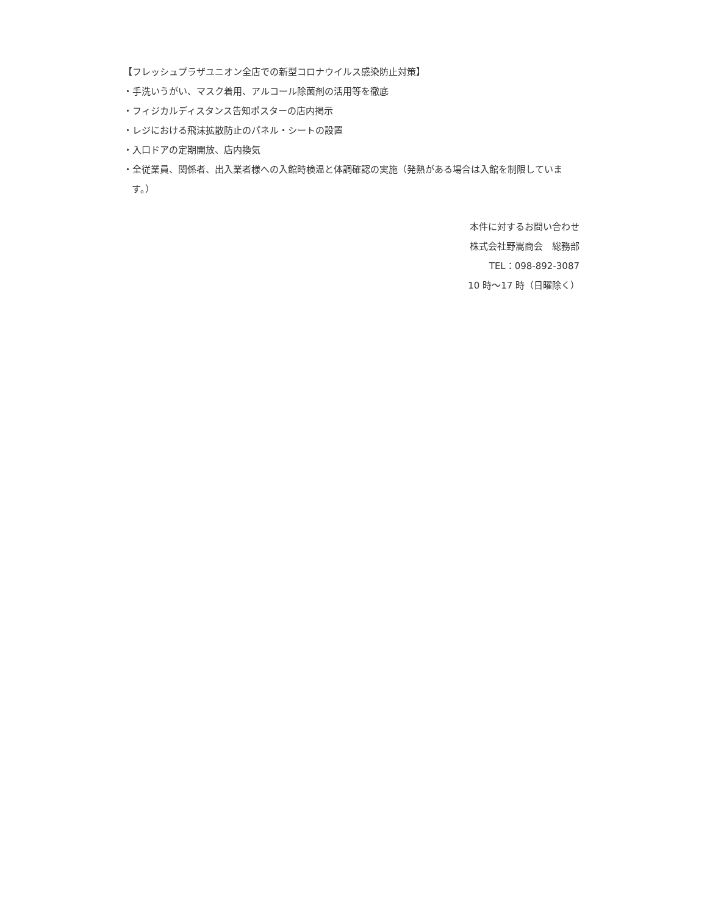【フレッシュプラザユニオン全店での新型コロナウイルス感染防止対策】
・手洗いうがい、マスク着用、アルコール除菌剤の活用等を徹底
・フィジカルディスタンス告知ポスターの店内掲示
・レジにおける飛沫拡散防止のパネル・シートの設置
・入口ドアの定期開放、店内換気
・全従業員、関係者、出入業者様への入館時検温と体調確認の実施（発熱がある場合は入館を制限しています。）
本件に対するお問い合わせ
株式会社野嵩商会　総務部
TEL：098-892-3087
10 時～17 時（日曜除く）